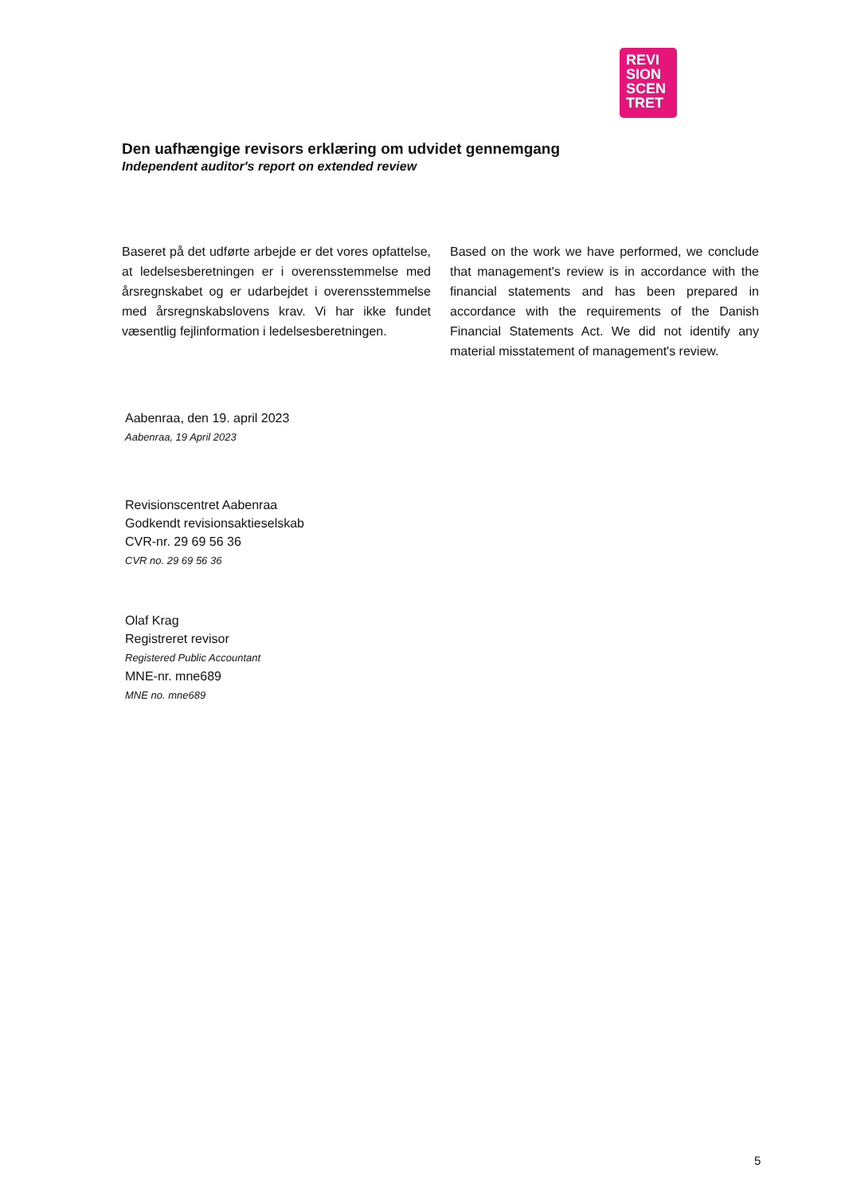REVI
SION
SCEN
TRET
Den uafhængige revisors erklæring om udvidet gennemgang
Independent auditor's report on extended review
Baseret på det udførte arbejde er det vores opfattelse, at ledelsesberetningen er i overensstemmelse med årsregnskabet og er udarbejdet i overensstemmelse med årsregnskabslovens krav. Vi har ikke fundet væsentlig fejlinformation i ledelsesberetningen.
Based on the work we have performed, we conclude that management's review is in accordance with the financial statements and has been prepared in accordance with the requirements of the Danish Financial Statements Act. We did not identify any material misstatement of management's review.
Aabenraa, den 19. april 2023
Aabenraa, 19 April 2023
Revisionscentret Aabenraa
Godkendt revisionsaktieselskab
CVR-nr. 29 69 56 36
CVR no. 29 69 56 36
Olaf Krag
Registreret revisor
Registered Public Accountant
MNE-nr. mne689
MNE no. mne689
5